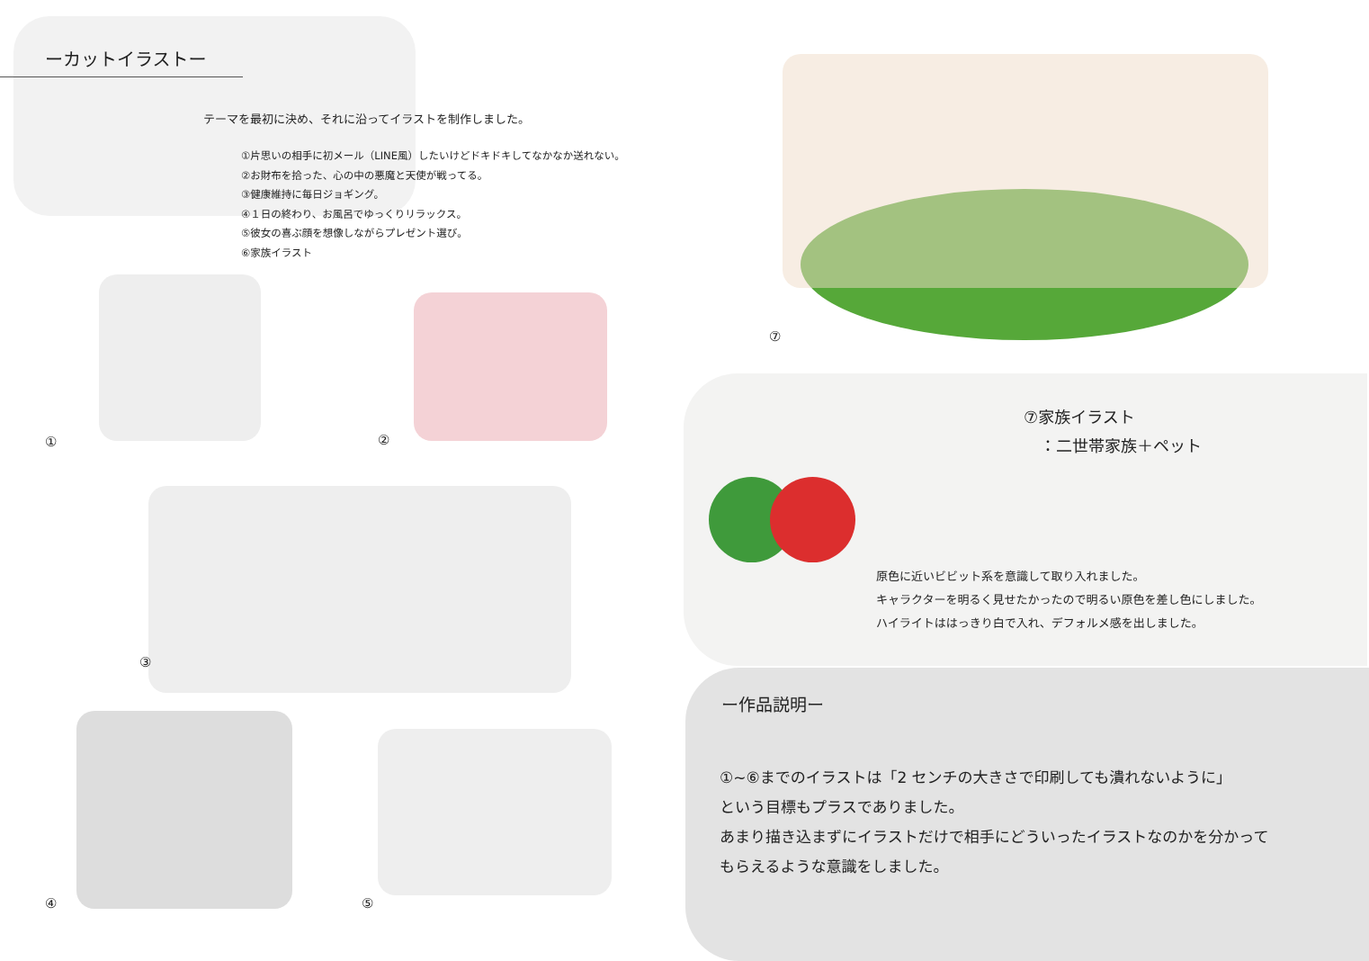ーカットイラストー
テーマを最初に決め、それに沿ってイラストを制作しました。
①片思いの相手に初メール（LINE風）したいけどドキドキしてなかなか送れない。
②お財布を拾った、心の中の悪魔と天使が戦ってる。
③健康維持に毎日ジョギング。
④１日の終わり、お風呂でゆっくりリラックス。
⑤彼女の喜ぶ顔を想像しながらプレゼント選び。
⑥家族イラスト
① ②
③
④ ⑤
⑦
⑦家族イラスト
　：二世帯家族＋ペット
原色に近いビビット系を意識して取り入れました。
キャラクターを明るく見せたかったので明るい原色を差し色にしました。
ハイライトははっきり白で入れ、デフォルメ感を出しました。
ー作品説明ー
①~⑥までのイラストは「2 センチの大きさで印刷しても潰れないように」
という目標もプラスでありました。
あまり描き込まずにイラストだけで相手にどういったイラストなのかを分かって
もらえるような意識をしました。